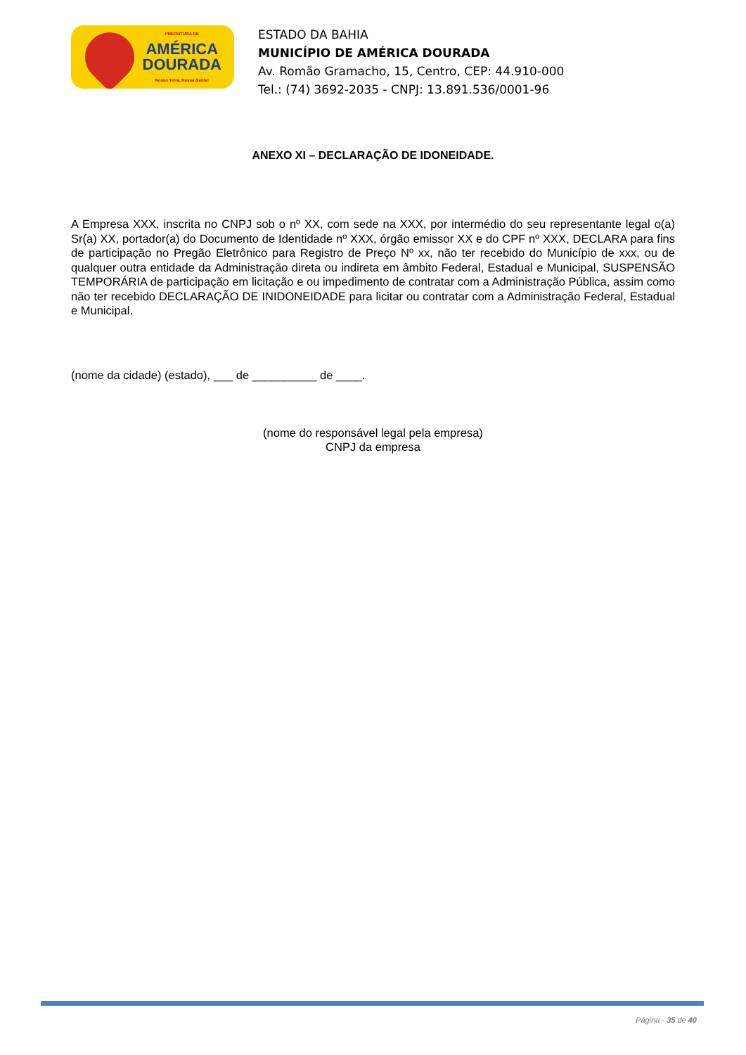PREFEITURA DE
AMÉRICA
DOURADA
Nosso Terra, Nossa Gente!
ESTADO DA BAHIA
MUNICÍPIO DE AMÉRICA DOURADA
Av. Romão Gramacho, 15, Centro, CEP: 44.910-000
Tel.: (74) 3692-2035 - CNPJ: 13.891.536/0001-96
ANEXO XI – DECLARAÇÃO DE IDONEIDADE.
A Empresa XXX, inscrita no CNPJ sob o nº XX, com sede na XXX, por intermédio do seu representante legal o(a) Sr(a) XX, portador(a) do Documento de Identidade nº XXX, órgão emissor XX e do CPF nº XXX, DECLARA para fins de participação no Pregão Eletrônico para Registro de Preço Nº xx, não ter recebido do Município de xxx, ou de qualquer outra entidade da Administração direta ou indireta em âmbito Federal, Estadual e Municipal, SUSPENSÃO TEMPORÁRIA de participação em licitação e ou impedimento de contratar com a Administração Pública, assim como não ter recebido DECLARAÇÃO DE INIDONEIDADE para licitar ou contratar com a Administração Federal, Estadual e Municipal.
(nome da cidade) (estado), ___ de __________ de ____.
(nome do responsável legal pela empresa)
CNPJ da empresa
Página - 35 de 40